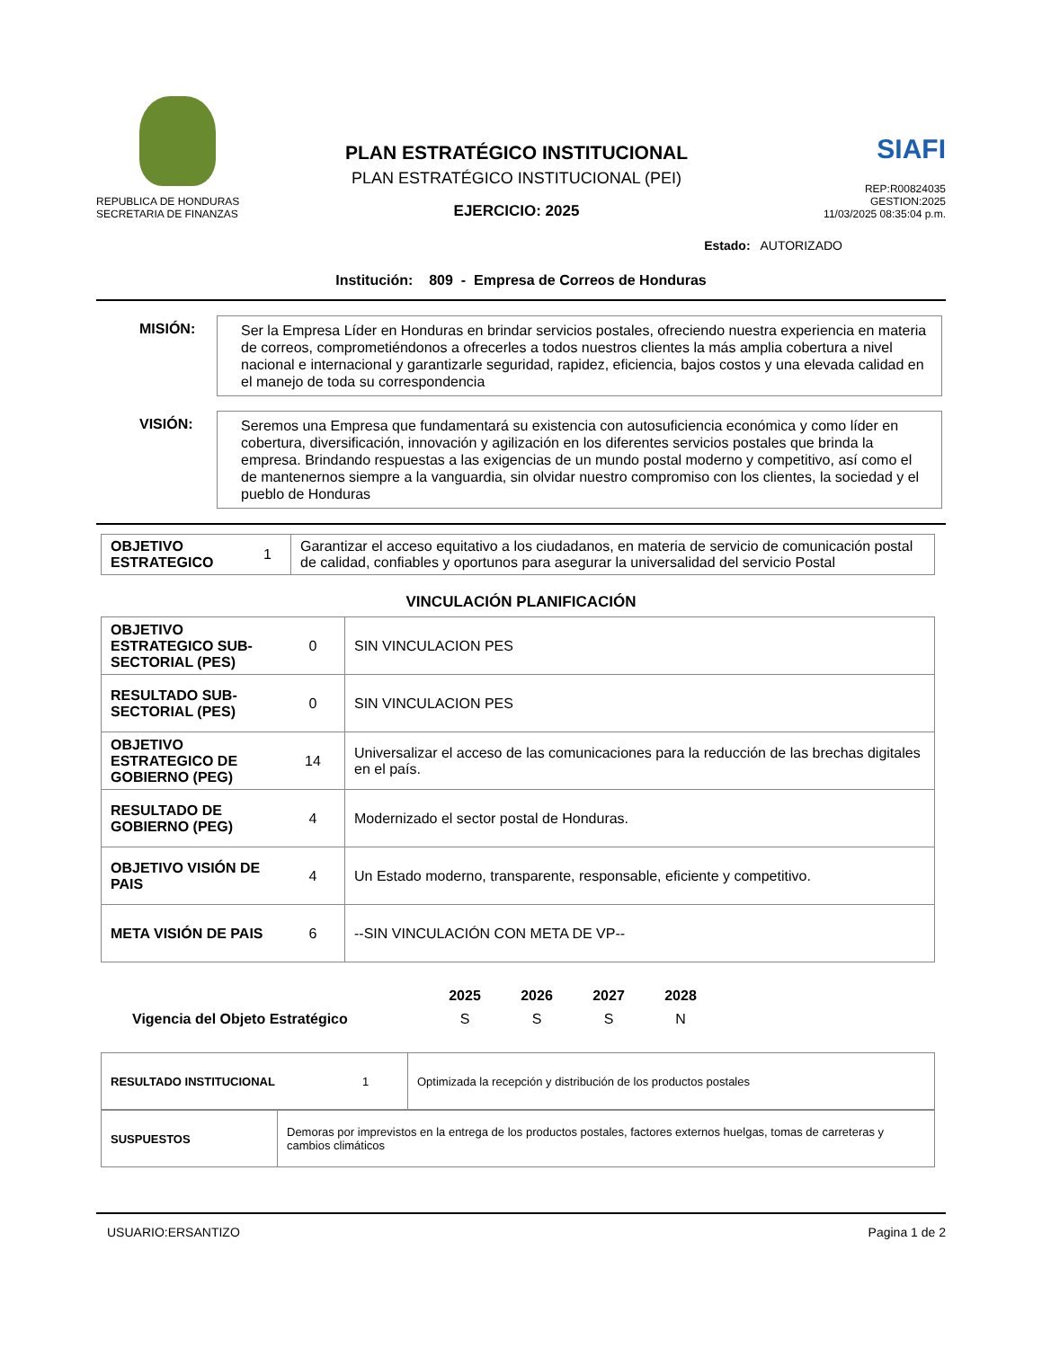REPUBLICA DE HONDURAS
SECRETARIA DE FINANZAS
PLAN ESTRATÉGICO INSTITUCIONAL
PLAN ESTRATÉGICO INSTITUCIONAL (PEI)
EJERCICIO: 2025
SIAFI
REP:R00824035
GESTION:2025
11/03/2025 08:35:04 p.m.
Estado: AUTORIZADO
Institución: 809 - Empresa de Correos de Honduras
MISIÓN:
Ser la Empresa Líder en Honduras en brindar servicios postales, ofreciendo nuestra experiencia en materia de correos, comprometiéndonos a ofrecerles a todos nuestros clientes la más amplia cobertura a nivel nacional e internacional y garantizarle seguridad, rapidez, eficiencia, bajos costos y una elevada calidad en el manejo de toda su correspondencia
VISIÓN:
Seremos una Empresa que fundamentará su existencia con autosuficiencia económica y como líder en cobertura, diversificación, innovación y agilización en los diferentes servicios postales que brinda la empresa. Brindando respuestas a las exigencias de un mundo postal moderno y competitivo, así como el de mantenernos siempre a la vanguardia, sin olvidar nuestro compromiso con los clientes, la sociedad y el pueblo de Honduras
| OBJETIVO ESTRATEGICO | 1 | Garantizar el acceso equitativo a los ciudadanos, en materia de servicio de comunicación postal de calidad, confiables y oportunos para asegurar la universalidad del servicio Postal |
VINCULACIÓN PLANIFICACIÓN
| OBJETIVO ESTRATEGICO SUB-SECTORIAL (PES) | 0 | SIN VINCULACION PES |
| RESULTADO SUB-SECTORIAL (PES) | 0 | SIN VINCULACION PES |
| OBJETIVO ESTRATEGICO DE GOBIERNO (PEG) | 14 | Universalizar el acceso de las comunicaciones para la reducción de las brechas digitales en el país. |
| RESULTADO DE GOBIERNO (PEG) | 4 | Modernizado el sector postal de Honduras. |
| OBJETIVO VISIÓN DE PAIS | 4 | Un Estado moderno, transparente, responsable, eficiente y competitivo. |
| META VISIÓN DE PAIS | 6 | --SIN VINCULACIÓN CON META DE VP-- |
| | 2025 | 2026 | 2027 | 2028 |
| Vigencia del Objeto Estratégico | S | S | S | N |
| RESULTADO INSTITUCIONAL | 1 | Optimizada la recepción y distribución de los productos postales |
| SUSPUESTOS | Demoras por imprevistos en la entrega de los productos postales, factores externos huelgas, tomas de carreteras y cambios climáticos |
USUARIO:ERSANTIZO Pagina 1 de 2